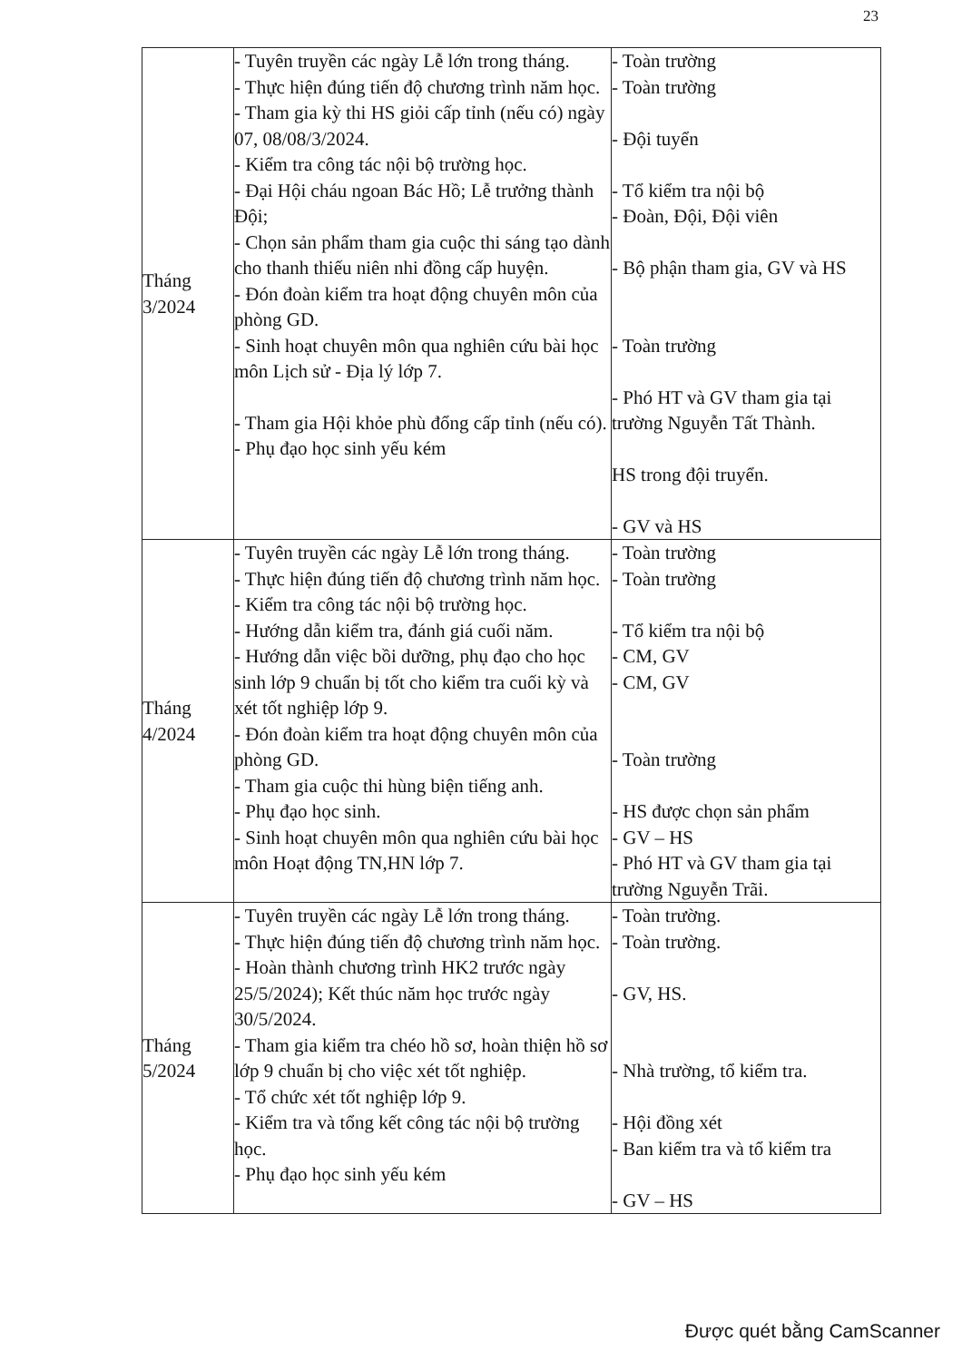23
| Tháng 3/2024 | - Tuyên truyền các ngày Lễ lớn trong tháng. - Thực hiện đúng tiến độ chương trình năm học. - Tham gia kỳ thi HS giỏi cấp tỉnh (nếu có) ngày 07, 08/08/3/2024. - Kiểm tra công tác nội bộ trường học. - Đại Hội cháu ngoan Bác Hồ; Lễ trưởng thành Đội; - Chọn sản phẩm tham gia cuộc thi sáng tạo dành cho thanh thiếu niên nhi đồng cấp huyện. - Đón đoàn kiểm tra hoạt động chuyên môn của phòng GD. - Sinh hoạt chuyên môn qua nghiên cứu bài học môn Lịch sử - Địa lý lớp 7. - Tham gia Hội khỏe phù đổng cấp tỉnh (nếu có). - Phụ đạo học sinh yếu kém | - Toàn trường - Toàn trường - Đội tuyển - Tổ kiểm tra nội bộ - Đoàn, Đội, Đội viên - Bộ phận tham gia, GV và HS - Toàn trường - Phó HT và GV tham gia tại trường Nguyễn Tất Thành. HS trong đội truyển. - GV và HS |
| Tháng 4/2024 | - Tuyên truyền các ngày Lễ lớn trong tháng. - Thực hiện đúng tiến độ chương trình năm học. - Kiểm tra công tác nội bộ trường học. - Hướng dẫn kiểm tra, đánh giá cuối năm. - Hướng dẫn việc bồi dưỡng, phụ đạo cho học sinh lớp 9 chuẩn bị tốt cho kiểm tra cuối kỳ và xét tốt nghiệp lớp 9. - Đón đoàn kiểm tra hoạt động chuyên môn của phòng GD. - Tham gia cuộc thi hùng biện tiếng anh. - Phụ đạo học sinh. - Sinh hoạt chuyên môn qua nghiên cứu bài học môn Hoạt động TN,HN lớp 7. | - Toàn trường - Toàn trường - Tổ kiểm tra nội bộ - CM, GV - CM, GV - Toàn trường - HS được chọn sản phẩm - GV – HS - Phó HT và GV tham gia tại trường Nguyễn Trãi. |
| Tháng 5/2024 | - Tuyên truyền các ngày Lễ lớn trong tháng. - Thực hiện đúng tiến độ chương trình năm học. - Hoàn thành chương trình HK2 trước ngày 25/5/2024); Kết thúc năm học trước ngày 30/5/2024. - Tham gia kiểm tra chéo hồ sơ, hoàn thiện hồ sơ lớp 9 chuẩn bị cho việc xét tốt nghiệp. - Tổ chức xét tốt nghiệp lớp 9. - Kiểm tra và tổng kết công tác nội bộ trường học. - Phụ đạo học sinh yếu kém | - Toàn trường. - Toàn trường. - GV, HS. - Nhà trường, tổ kiểm tra. - Hội đồng xét - Ban kiểm tra và tổ kiểm tra - GV – HS |
Được quét bằng CamScanner